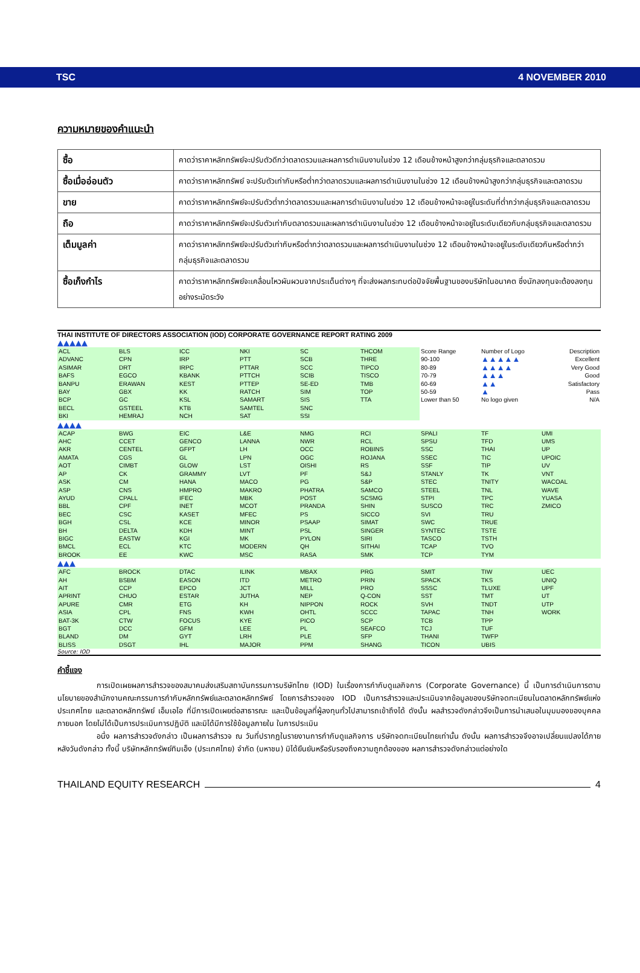TSC 4 NOVEMBER 2010
ความหมายของคำแนะนำ
| ซื้อ | คาดว่าราคาหลักทรัพย์จะปรับตัวดีกว่าตลาดรวมและผลการดำเนินงานในช่วง 12 เดือนข้างหน้าสูงกว่ากลุ่มธุรกิจและตลาดรวม |
| ซื้อเมื่ออ่อนตัว | คาดว่าราคาหลักทรัพย์ จะปรับตัวเท่ากับหรือต่ำกว่าตลาดรวมและผลการดำเนินงานในช่วง 12 เดือนข้างหน้าสูงกว่ากลุ่มธุรกิจและตลาดรวม |
| ขาย | คาดว่าราคาหลักทรัพย์จะปรับตัวต่ำกว่าตลาดรวมและผลการดำเนินงานในช่วง 12 เดือนข้างหน้าจะอยู่ในระดับที่ต่ำกว่ากลุ่มธุรกิจและตลาดรวม |
| ถือ | คาดว่าราคาหลักทรัพย์จะปรับตัวเท่ากับตลาดรวมและผลการดำเนินงานในช่วง 12 เดือนข้างหน้าจะอยู่ในระดับเดียวกับกลุ่มธุรกิจและตลาดรวม |
| เต็มมูลค่า | คาดว่าราคาหลักทรัพย์จะปรับตัวเท่ากับหรือต่ำกว่าตลาดรวมและผลการดำเนินงานในช่วง 12 เดือนข้างหน้าจะอยู่ในระดับเดียวกันหรือต่ำกว่ากลุ่มธุรกิจและตลาดรวม |
| ซื้อเก็งกำไร | คาดว่าราคาหลักทรัพย์จะเคลื่อนไหวผันผวนจากประเด็นต่างๆ ที่จะส่งผลกระทบต่อปัจจัยพื้นฐานของบริษัทในอนาคต ซึ่งนักลงทุนจะต้องลงทุนอย่างระมัดระวัง |
THAI INSTITUTE OF DIRECTORS ASSOCIATION (IOD) CORPORATE GOVERNANCE REPORT RATING 2009
▲▲▲▲▲
| ACL | BLS | ICC | NKI | SC | THCOM | Score Range | Number of Logo | Description |
| ADVANC | CPN | IRP | PTT | SCB | THRE | 90-100 | ▲▲▲▲▲ | Excellent |
| ASIMAR | DRT | IRPC | PTTAR | SCC | TIPCO | 80-89 | ▲▲▲▲ | Very Good |
| BAFS | EGCO | KBANK | PTTCH | SCIB | TISCO | 70-79 | ▲▲▲ | Good |
| BANPU | ERAWAN | KEST | PTTEP | SE-ED | TMB | 60-69 | ▲▲ | Satisfactory |
| BAY | GBX | KK | RATCH | SIM | TOP | 50-59 | ▲ | Pass |
| BCP | GC | KSL | SAMART | SIS | TTA | Lower than 50 | No logo given | N/A |
| BECL | GSTEEL | KTB | SAMTEL | SNC | | | | |
| BKI | HEMRAJ | NCH | SAT | SSI | | | | |
▲▲▲▲
| ACAP | BWG | EIC | L&E | NMG | RCI | SPALI | TF | UMI |
| AHC | CCET | GENCO | LANNA | NWR | RCL | SPSU | TFD | UMS |
| AKR | CENTEL | GFPT | LH | OCC | ROBINS | SSC | THAI | UP |
| AMATA | CGS | GL | LPN | OGC | ROJANA | SSEC | TIC | UPOIC |
| AOT | CIMBT | GLOW | LST | OISHI | RS | SSF | TIP | UV |
| AP | CK | GRAMMY | LVT | PF | S&J | STANLY | TK | VNT |
| ASK | CM | HANA | MACO | PG | S&P | STEC | TNITY | WACOAL |
| ASP | CNS | HMPRO | MAKRO | PHATRA | SAMCO | STEEL | TNL | WAVE |
| AYUD | CPALL | IFEC | MBK | POST | SCSMG | STPI | TPC | YUASA |
| BBL | CPF | INET | MCOT | PRANDA | SHIN | SUSCO | TRC | ZMICO |
| BEC | CSC | KASET | MFEC | PS | SICCO | SVI | TRU | |
| BGH | CSL | KCE | MINOR | PSAAP | SIMAT | SWC | TRUE | |
| BH | DELTA | KDH | MINT | PSL | SINGER | SYNTEC | TSTE | |
| BIGC | EASTW | KGI | MK | PYLON | SIRI | TASCO | TSTH | |
| BMCL | ECL | KTC | MODERN | QH | SITHAI | TCAP | TVO | |
| BROOK | EE | KWC | MSC | RASA | SMK | TCP | TYM | |
▲▲▲
| AFC | BROCK | DTAC | ILINK | MBAX | PRG | SMIT | TIW | UEC |
| AH | BSBM | EASON | ITD | METRO | PRIN | SPACK | TKS | UNIQ |
| AIT | CCP | EPCO | JCT | MILL | PRO | SSSC | TLUXE | UPF |
| APRINT | CHUO | ESTAR | JUTHA | NEP | Q-CON | SST | TMT | UT |
| APURE | CMR | ETG | KH | NIPPON | ROCK | SVH | TNDT | UTP |
| ASIA | CPL | FNS | KWH | OHTL | SCCC | TAPAC | TNH | WORK |
| BAT-3K | CTW | FOCUS | KYE | PICO | SCP | TCB | TPP | |
| BGT | DCC | GFM | LEE | PL | SEAFCO | TCJ | TUF | |
| BLAND | DM | GYT | LRH | PLE | SFP | THANI | TWFP | |
| BLISS | DSGT | IHL | MAJOR | PPM | SHANG | TICON | UBIS | |
Source: IOD
คำชี้แจง
การเปิดเผยผลการสำรวจของสมาคมส่งเสริมสถาบันกรรมการบริษัทไทย (IOD) ในเรื่องการกำกับดูแลกิจการ (Corporate Governance) นี้ เป็นการดำเนินการตามนโยบายของสำนักงานคณะกรรมการกำกับหลักทรัพย์และตลาดหลักทรัพย์ โดยการสำรวจของ IOD เป็นการสำรวจและประเมินจากข้อมูลของบริษัทจดทะเบียนในตลาดหลักทรัพย์แห่งประเทศไทย และตลาดหลักทรัพย์ เอ็มเอไอ ที่มีการเปิดเผยต่อสาธารณะ และเป็นข้อมูลที่ผู้ลงทุนทั่วไปสามารถเข้าถึงได้ ดังนั้น ผลสำรวจดังกล่าวจึงเป็นการนำเสนอในมุมมองของบุคคลภายนอก โดยไม่ได้เป็นการประเมินการปฏิบัติ และมิได้มีการใช้ข้อมูลภายใน ในการประเมิน
อนึ่ง ผลการสำรวจดังกล่าว เป็นผลการสำรวจ ณ วันที่ปรากฏในรายงานการกำกับดูแลกิจการ บริษัทจดทะเบียนไทยเท่านั้น ดังนั้น ผลการสำรวจจึงอาจเปลี่ยนแปลงได้ภายหลังวันดังกล่าว ทั้งนี้ บริษัทหลักทรัพย์ทิมเอ็ง (ประเทศไทย) จำกัด (มหาชน) มิได้ยืนยันหรือรับรองถึงความถูกต้องของ ผลการสำรวจดังกล่าวแต่อย่างใด
THAILAND EQUITY RESEARCH 4